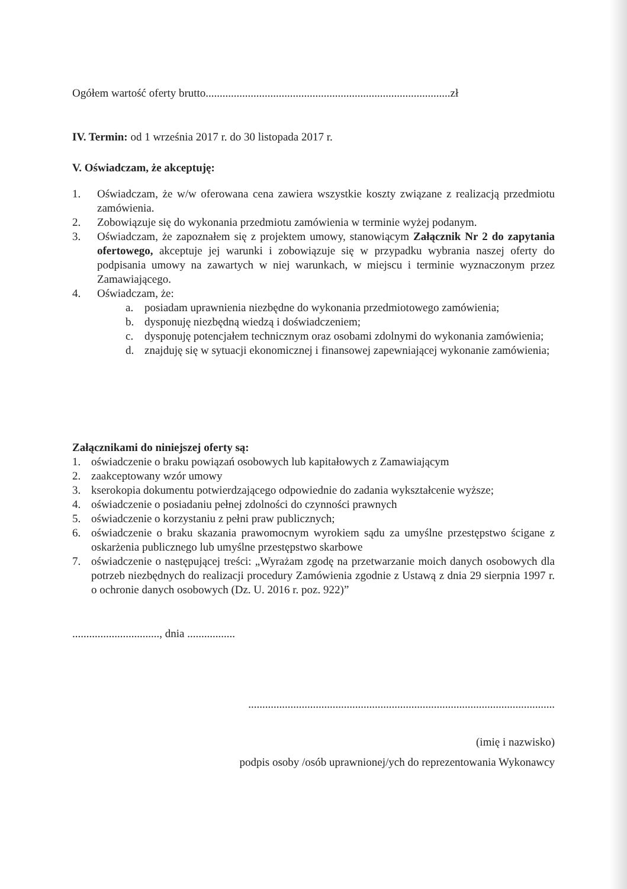Ogółem wartość oferty brutto.......................................................................................zł
IV. Termin: od 1 września 2017 r. do 30 listopada 2017 r.
V. Oświadczam, że akceptuję:
1. Oświadczam, że w/w oferowana cena zawiera wszystkie koszty związane z realizacją przedmiotu zamówienia.
2. Zobowiązuje się do wykonania przedmiotu zamówienia w terminie wyżej podanym.
3. Oświadczam, że zapoznałem się z projektem umowy, stanowiącym Załącznik Nr 2 do zapytania ofertowego, akceptuje jej warunki i zobowiązuje się w przypadku wybrania naszej oferty do podpisania umowy na zawartych w niej warunkach, w miejscu i terminie wyznaczonym przez Zamawiającego.
4. Oświadczam, że:
a. posiadam uprawnienia niezbędne do wykonania przedmiotowego zamówienia;
b. dysponuję niezbędną wiedzą i doświadczeniem;
c. dysponuję potencjałem technicznym oraz osobami zdolnymi do wykonania zamówienia;
d. znajduję się w sytuacji ekonomicznej i finansowej zapewniającej wykonanie zamówienia;
Załącznikami do niniejszej oferty są:
1. oświadczenie o braku powiązań osobowych lub kapitałowych z Zamawiającym
2. zaakceptowany wzór umowy
3. kserokopia dokumentu potwierdzającego odpowiednie do zadania wykształcenie wyższe;
4. oświadczenie o posiadaniu pełnej zdolności do czynności prawnych
5. oświadczenie o korzystaniu z pełni praw publicznych;
6. oświadczenie o braku skazania prawomocnym wyrokiem sądu za umyślne przestępstwo ścigane z oskarżenia publicznego lub umyślne przestępstwo skarbowe
7. oświadczenie o następującej treści: „Wyrażam zgodę na przetwarzanie moich danych osobowych dla potrzeb niezbędnych do realizacji procedury Zamówienia zgodnie z Ustawą z dnia 29 sierpnia 1997 r. o ochronie danych osobowych (Dz. U. 2016 r. poz. 922)”
..............................., dnia .................
.............................................................................................................
(imię i nazwisko)
podpis osoby /osób uprawnionej/ych do reprezentowania Wykonawcy